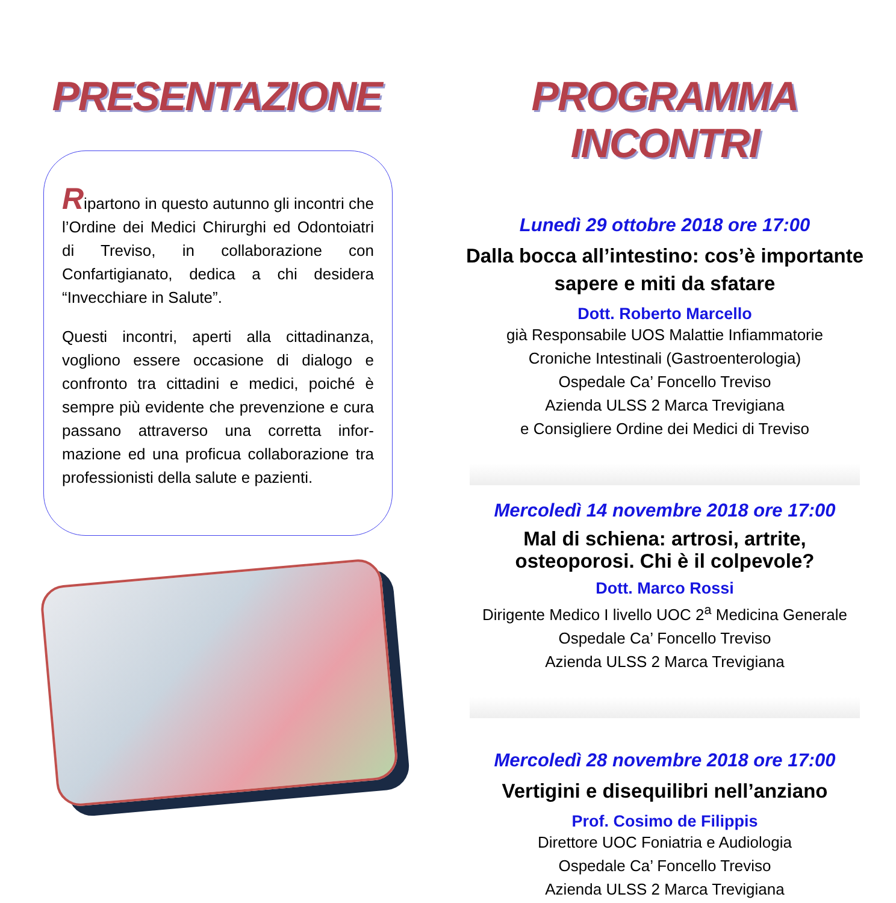PRESENTAZIONE
Ripartono in questo autunno gli incontri che l’Ordine dei Medici Chirurghi ed Odontoiatri di Treviso, in collaborazione con Confartigianato, dedica a chi desidera “Invecchiare in Salute”.
Questi incontri, aperti alla cittadinanza, vogliono essere occasione di dialogo e confronto tra cittadini e medici, poiché è sempre più evidente che prevenzione e cura passano attraverso una corretta infor-mazione ed una proficua collaborazione tra professionisti della salute e pazienti.
PROGRAMMA INCONTRI
Lunedì 29 ottobre 2018 ore 17:00
Dalla bocca all’intestino: cos’è importante sapere e miti da sfatare
Dott. Roberto Marcello
già Responsabile UOS Malattie Infiammatorie
Croniche Intestinali (Gastroenterologia)
Ospedale Ca’ Foncello Treviso
Azienda ULSS 2 Marca Trevigiana
e Consigliere Ordine dei Medici di Treviso
Mercoledì 14 novembre 2018 ore 17:00
Mal di schiena: artrosi, artrite,
osteoporosi. Chi è il colpevole?
Dott. Marco Rossi
Dirigente Medico I livello UOC 2<sup>a</sup> Medicina Generale
Ospedale Ca’ Foncello Treviso
Azienda ULSS 2 Marca Trevigiana
Mercoledì 28 novembre 2018 ore 17:00
Vertigini e disequilibri nell’anziano
Prof. Cosimo de Filippis
Direttore UOC Foniatria e Audiologia
Ospedale Ca’ Foncello Treviso
Azienda ULSS 2 Marca Trevigiana